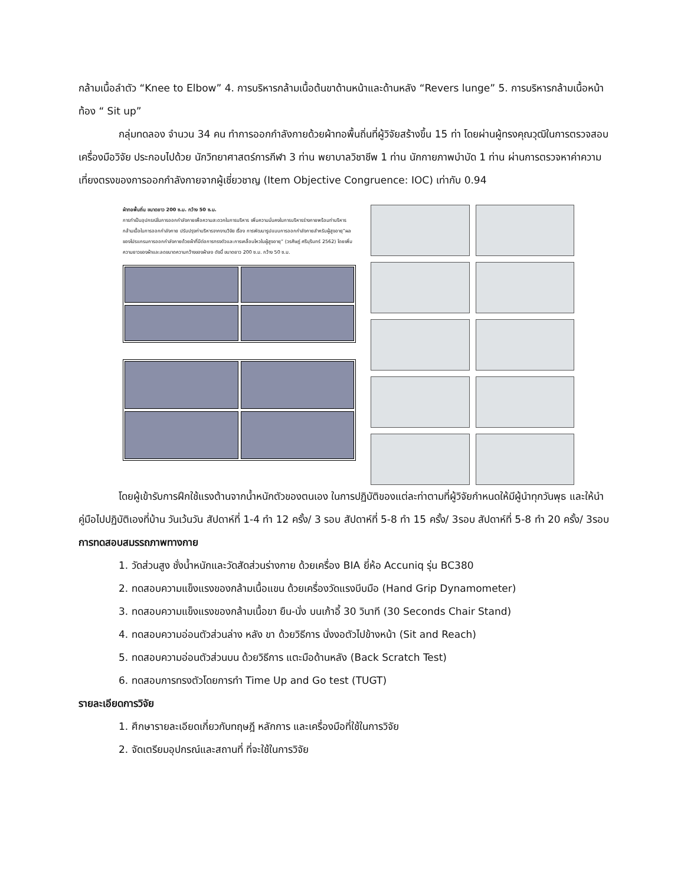กล้ามเนื้อลำตัว “Knee to Elbow” 4. การบริหารกล้ามเนื้อต้นขาด้านหน้าและด้านหลัง “Revers lunge” 5. การบริหารกล้ามเนื้อหน้าท้อง “ Sit up”
กลุ่มทดลอง จำนวน 34 คน ทำการออกกำลังกายด้วยผ้าทอพื้นถิ่นที่ผู้วิจัยสร้างขึ้น 15 ท่า โดยผ่านผู้ทรงคุณวุฒิในการตรวจสอบเครื่องมือวิจัย ประกอบไปด้วย นักวิทยาศาสตร์การกีฬา 3 ท่าน พยาบาลวิชาชีพ 1 ท่าน นักกายภาพบำบัด 1 ท่าน ผ่านการตรวจหาค่าความเที่ยงตรงของการออกกำลังกายจากผู้เชี่ยวชาญ (Item Objective Congruence: IOC) เท่ากับ 0.94
ผ้าทอพื้นถิ่น ขนาดยาว 200 ซ.ม. กว้าง 50 ซ.ม.
การทำเป็นอุปกรณ์ในการออกกำลังกายเพื่อความสะดวกในการบริหาร เพิ่มความมั่นคงในการบริหารร่างกายพร้อมท่าบริหารกล้ามเนื้อในการออกกำลังกาย ปรับปรุงท่าบริหารจากงานวิจัย เรื่อง การพัฒนารูปแบบการออกกำลังกายสำหรับผู้สูงอายุ“ผลของโปรแกรมการออกกำลังกายด้วยผ้าที่มีต่อการทรงตัวและการเคลื่อนไหวในผู้สูงอายุ” (วรศิษฏ์ ศรีบุรินทร์ 2562) โดยเพิ่มความยาวของผ้าและลดขนาดความกว้างของผ้าลง ดังนี้ ขนาดยาว 200 ซ.ม. กว้าง 50 ซ.ม.
โดยผู้เข้ารับการฝึกใช้แรงต้านจากน้ำหนักตัวของตนเอง ในการปฏิบัติของแต่ละท่าตามที่ผู้วิจัยกำหนดให้มีผู้นำทุกวันพุธ และให้นำคู่มือไปปฏิบัติเองที่บ้าน วันเว้นวัน สัปดาห์ที่ 1-4 ทำ 12 ครั้ง/ 3 รอบ สัปดาห์ที่ 5-8 ทำ 15 ครั้ง/ 3รอบ สัปดาห์ที่ 5-8 ทำ 20 ครั้ง/ 3รอบ
การทดสอบสมรรถภาพทางกาย
1. วัดส่วนสูง ชั่งน้ำหนักและวัดสัดส่วนร่างกาย ด้วยเครื่อง BIA ยี่ห้อ Accuniq รุ่น BC380
2. ทดสอบความแข็งแรงของกล้ามเนื้อแขน ด้วยเครื่องวัดแรงบีบมือ (Hand Grip Dynamometer)
3. ทดสอบความแข็งแรงของกล้ามเนื้อขา ยืน-นั่ง บนเก้าอี้ 30 วินาที (30 Seconds Chair Stand)
4. ทดสอบความอ่อนตัวส่วนล่าง หลัง ขา ด้วยวิธีการ นั่งงอตัวไปข้างหน้า (Sit and Reach)
5. ทดสอบความอ่อนตัวส่วนบน ด้วยวิธีการ แตะมือด้านหลัง (Back Scratch Test)
6. ทดสอบการทรงตัวโดยการทำ Time Up and Go test (TUGT)
รายละเอียดการวิจัย
1. ศึกษารายละเอียดเกี่ยวกับทฤษฎี หลักการ และเครื่องมือที่ใช้ในการวิจัย
2. จัดเตรียมอุปกรณ์และสถานที่ ที่จะใช้ในการวิจัย